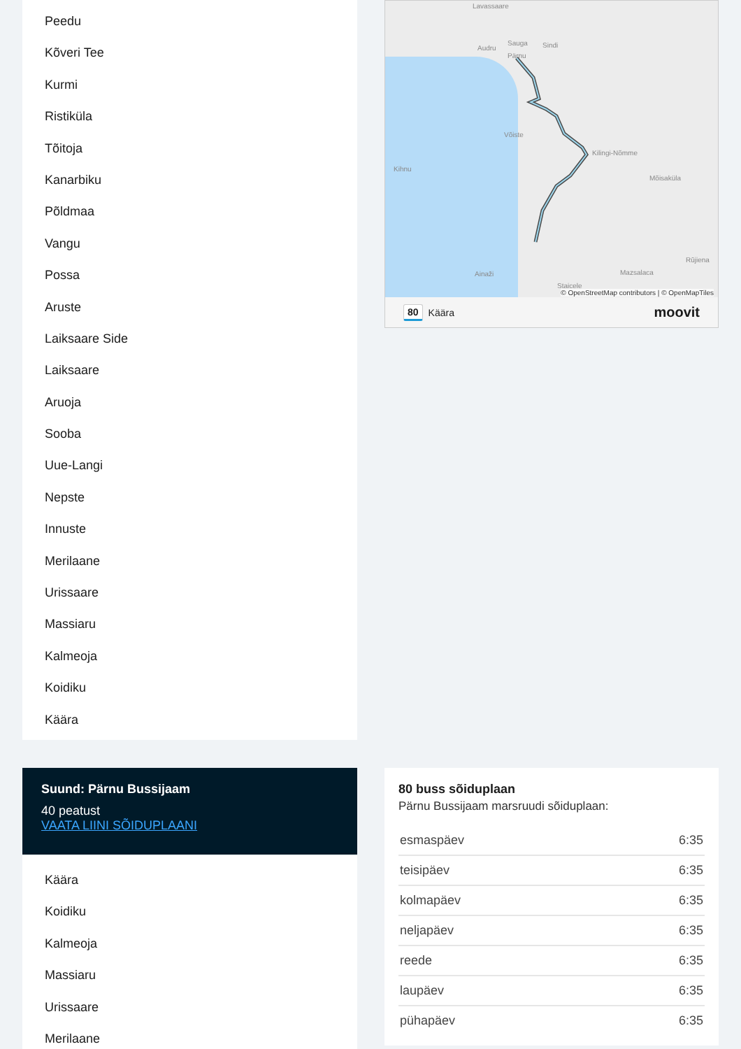Peedu
Kõveri Tee
Kurmi
Ristiküla
Tõitoja
Kanarbiku
Põldmaa
Vangu
Possa
Aruste
Laiksaare Side
Laiksaare
Aruoja
Sooba
Uue-Langi
Nepste
Innuste
Merilaane
Urissaare
Massiaru
Kalmeoja
Koidiku
Käära
Lavassaare
Sauga Sindi Audru
Pärnu
Võiste
Kihnu
Kilingi-Nõmme
Mõisaküla
Ainaži Mazsalaca
Rūjiena
Staicele
© OpenStreetMap contributors | © OpenMapTiles
80 Käära moovit
Suund: Pärnu Bussijaam
40 peatust
VAATA LIINI SÕIDUPLAANI
Käära
Koidiku
Kalmeoja
Massiaru
Urissaare
Merilaane
80 buss sõiduplaan
Pärnu Bussijaam marsruudi sõiduplaan:
| esmaspäev | 6:35 |
| teisipäev | 6:35 |
| kolmapäev | 6:35 |
| neljapäev | 6:35 |
| reede | 6:35 |
| laupäev | 6:35 |
| pühapäev | 6:35 |